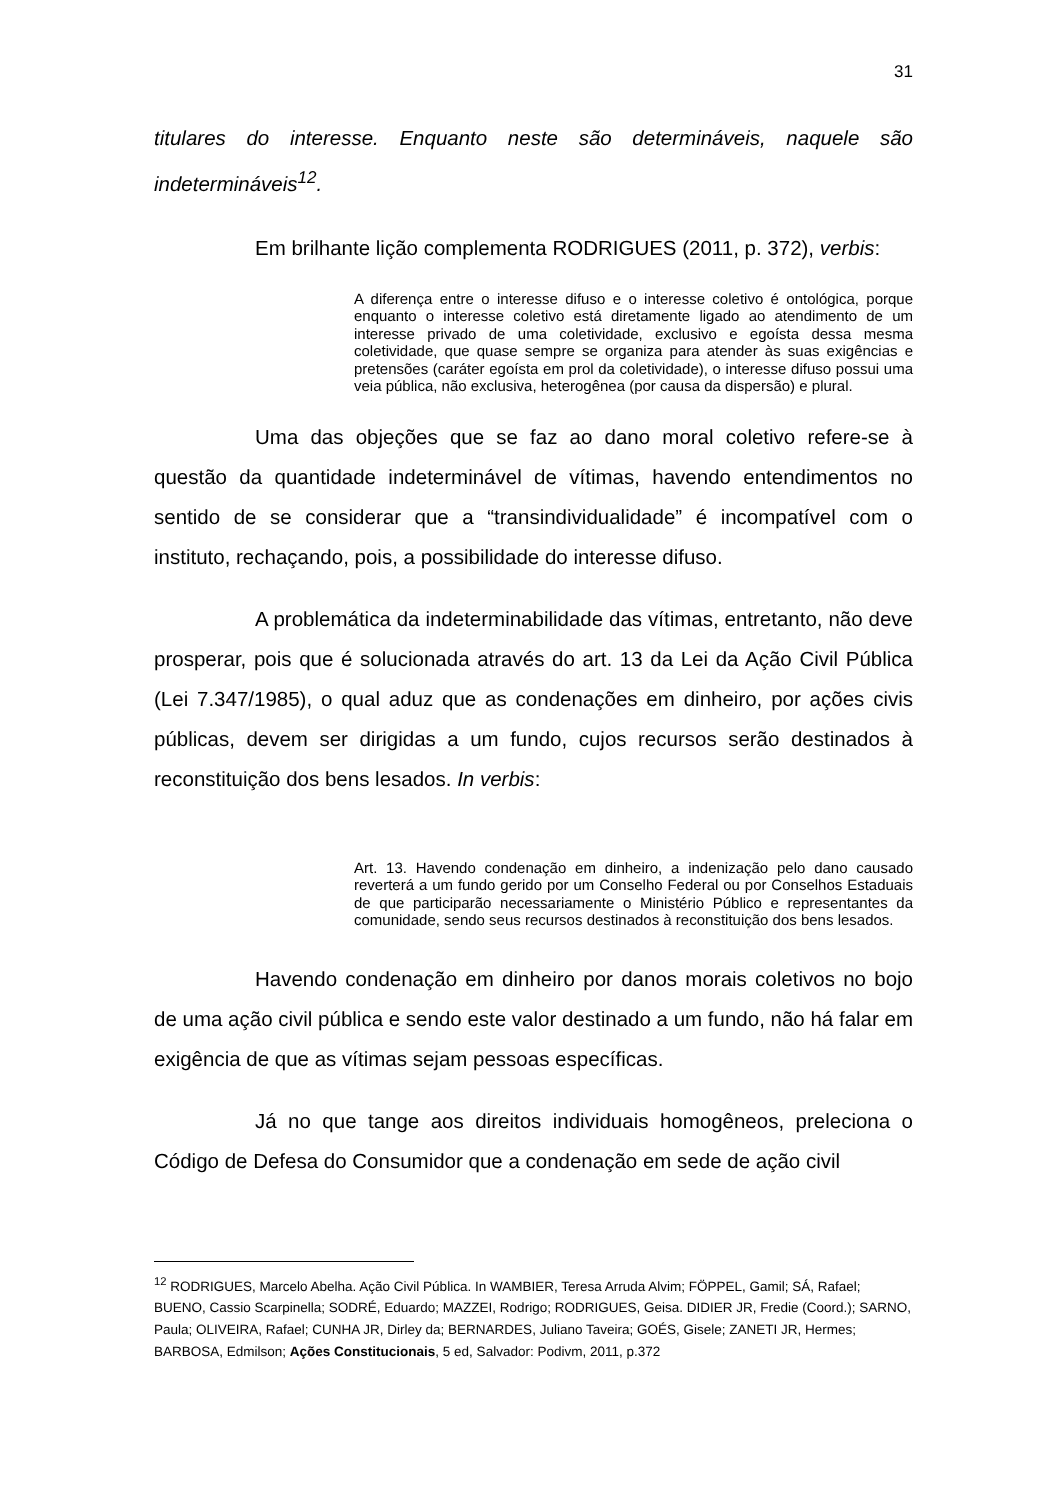31
titulares do interesse. Enquanto neste são determináveis, naquele são indetermináveis<sup>12</sup>.
Em brilhante lição complementa RODRIGUES (2011, p. 372), verbis:
A diferença entre o interesse difuso e o interesse coletivo é ontológica, porque enquanto o interesse coletivo está diretamente ligado ao atendimento de um interesse privado de uma coletividade, exclusivo e egoísta dessa mesma coletividade, que quase sempre se organiza para atender às suas exigências e pretensões (caráter egoísta em prol da coletividade), o interesse difuso possui uma veia pública, não exclusiva, heterogênea (por causa da dispersão) e plural.
Uma das objeções que se faz ao dano moral coletivo refere-se à questão da quantidade indeterminável de vítimas, havendo entendimentos no sentido de se considerar que a “transindividualidade” é incompatível com o instituto, rechaçando, pois, a possibilidade do interesse difuso.
A problemática da indeterminabilidade das vítimas, entretanto, não deve prosperar, pois que é solucionada através do art. 13 da Lei da Ação Civil Pública (Lei 7.347/1985), o qual aduz que as condenações em dinheiro, por ações civis públicas, devem ser dirigidas a um fundo, cujos recursos serão destinados à reconstituição dos bens lesados. In verbis:
Art. 13. Havendo condenação em dinheiro, a indenização pelo dano causado reverterá a um fundo gerido por um Conselho Federal ou por Conselhos Estaduais de que participarão necessariamente o Ministério Público e representantes da comunidade, sendo seus recursos destinados à reconstituição dos bens lesados.
Havendo condenação em dinheiro por danos morais coletivos no bojo de uma ação civil pública e sendo este valor destinado a um fundo, não há falar em exigência de que as vítimas sejam pessoas específicas.
Já no que tange aos direitos individuais homogêneos, preleciona o Código de Defesa do Consumidor que a condenação em sede de ação civil
<sup>12</sup> RODRIGUES, Marcelo Abelha. Ação Civil Pública. In WAMBIER, Teresa Arruda Alvim; FÖPPEL, Gamil; SÁ, Rafael; BUENO, Cassio Scarpinella; SODRÉ, Eduardo; MAZZEI, Rodrigo; RODRIGUES, Geisa. DIDIER JR, Fredie (Coord.); SARNO, Paula; OLIVEIRA, Rafael; CUNHA JR, Dirley da; BERNARDES, Juliano Taveira; GOÉS, Gisele; ZANETI JR, Hermes; BARBOSA, Edmilson; Ações Constitucionais, 5 ed, Salvador: Podivm, 2011, p.372